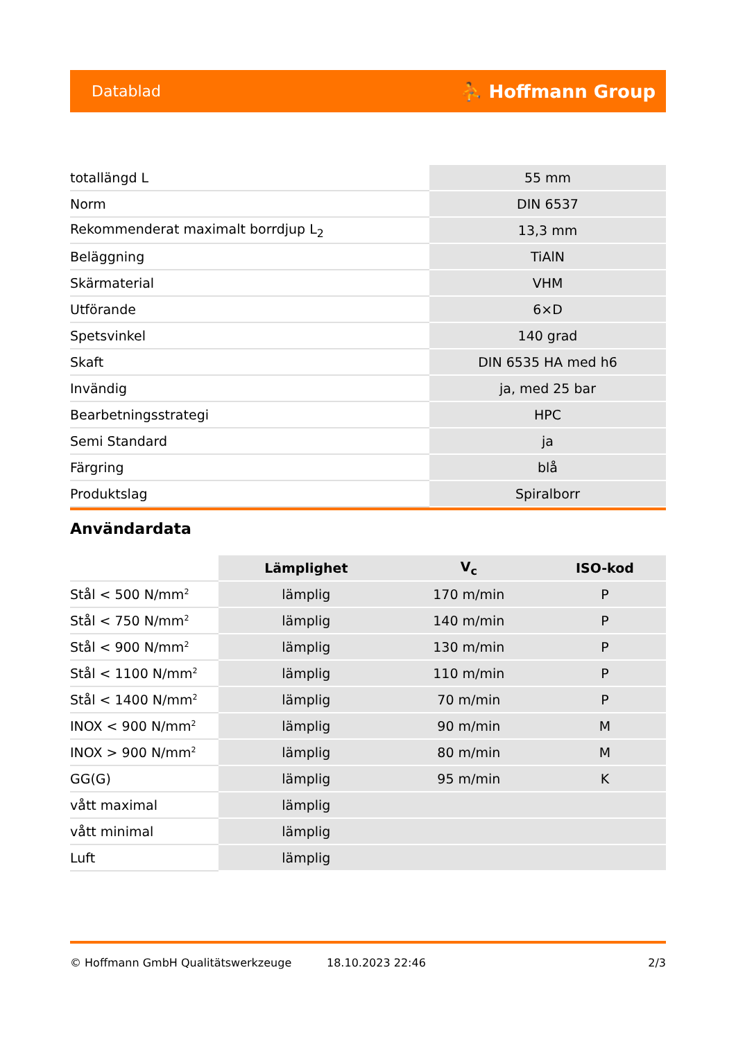Datablad ⛹ Hoffmann Group
| totallängd L | 55 mm |
| Norm | DIN 6537 |
| Rekommenderat maximalt borrdjup L<sub>2</sub> | 13,3 mm |
| Beläggning | TiAlN |
| Skärmaterial | VHM |
| Utförande | 6×D |
| Spetsvinkel | 140 grad |
| Skaft | DIN 6535 HA med h6 |
| Invändig | ja, med 25 bar |
| Bearbetningsstrategi | HPC |
| Semi Standard | ja |
| Färgring | blå |
| Produktslag | Spiralborr |
Användardata
| | Lämplighet | V<sub>c</sub> | ISO-kod |
| Stål < 500 N/mm<sup>2</sup> | lämplig | 170 m/min | P |
| Stål < 750 N/mm<sup>2</sup> | lämplig | 140 m/min | P |
| Stål < 900 N/mm<sup>2</sup> | lämplig | 130 m/min | P |
| Stål < 1100 N/mm<sup>2</sup> | lämplig | 110 m/min | P |
| Stål < 1400 N/mm<sup>2</sup> | lämplig | 70 m/min | P |
| INOX < 900 N/mm<sup>2</sup> | lämplig | 90 m/min | M |
| INOX > 900 N/mm<sup>2</sup> | lämplig | 80 m/min | M |
| GG(G) | lämplig | 95 m/min | K |
| vått maximal | lämplig | | |
| vått minimal | lämplig | | |
| Luft | lämplig | | |
© Hoffmann GmbH Qualitätswerkzeuge 18.10.2023 22:46 2/3